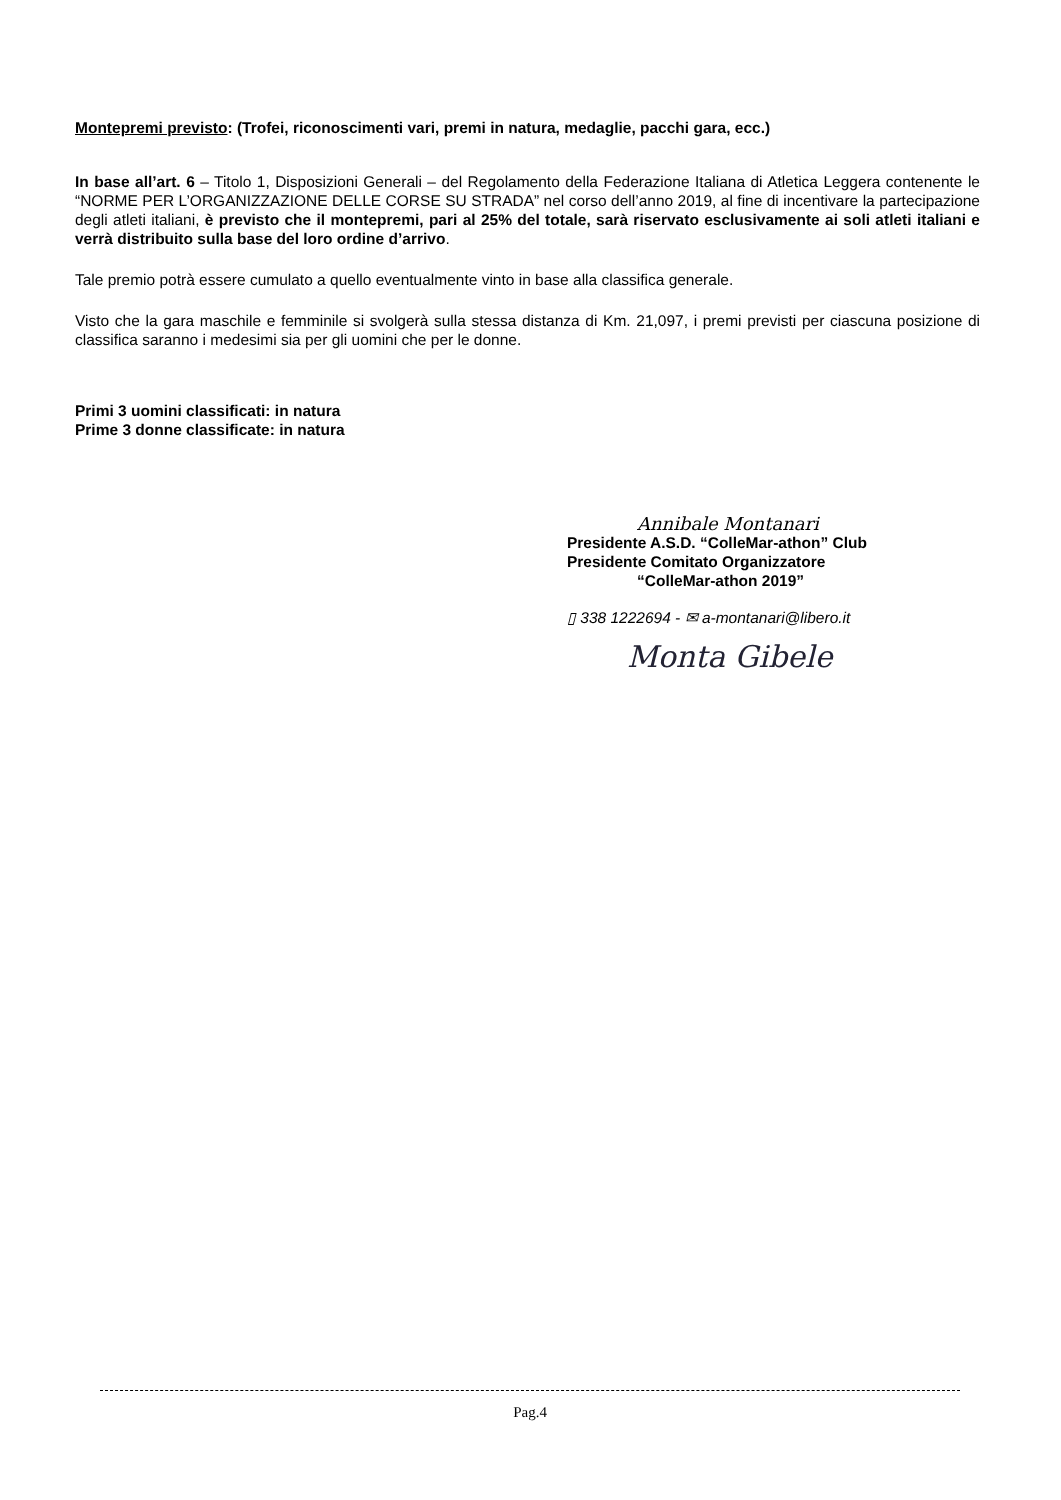Montepremi previsto: (Trofei, riconoscimenti vari, premi in natura, medaglie, pacchi gara, ecc.)
In base all’art. 6 – Titolo 1, Disposizioni Generali – del Regolamento della Federazione Italiana di Atletica Leggera contenente le “NORME PER L’ORGANIZZAZIONE DELLE CORSE SU STRADA” nel corso dell’anno 2019, al fine di incentivare la partecipazione degli atleti italiani, è previsto che il montepremi, pari al 25% del totale, sarà riservato esclusivamente ai soli atleti italiani e verrà distribuito sulla base del loro ordine d’arrivo.
Tale premio potrà essere cumulato a quello eventualmente vinto in base alla classifica generale.
Visto che la gara maschile e femminile si svolgerà sulla stessa distanza di Km. 21,097, i premi previsti per ciascuna posizione di classifica saranno i medesimi sia per gli uomini che per le donne.
Primi 3 uomini classificati: in natura
Prime 3 donne classificate: in natura
Annibale Montanari
Presidente A.S.D. “ColleMar-athon” Club
Presidente Comitato Organizzatore
“ColleMar-athon 2019”
▯ 338 1222694 - ✉ a-montanari@libero.it
Monta Gibele
Pag.4